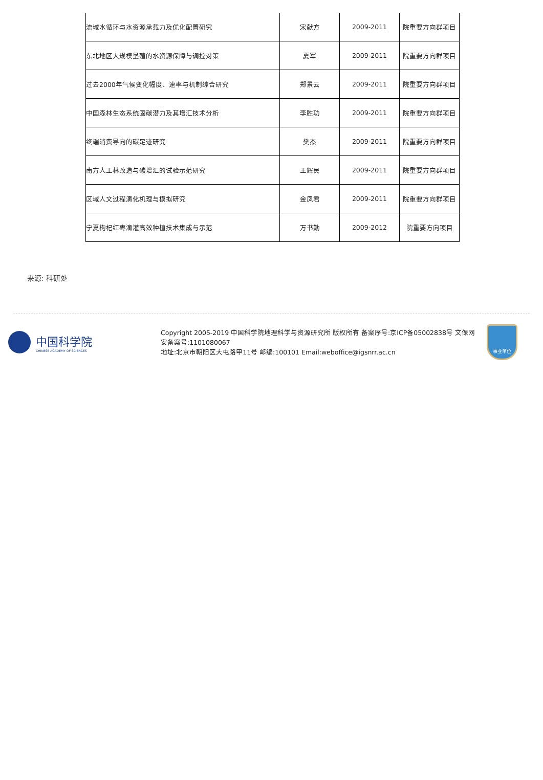| 流域水循环与水资源承载力及优化配置研究 | 宋献方 | 2009-2011 | 院重要方向群项目 |
| 东北地区大规模垦殖的水资源保障与调控对策 | 夏军 | 2009-2011 | 院重要方向群项目 |
| 过去2000年气候变化幅度、速率与机制综合研究 | 郑景云 | 2009-2011 | 院重要方向群项目 |
| 中国森林生态系统固碳潜力及其增汇技术分析 | 李胜功 | 2009-2011 | 院重要方向群项目 |
| 终端消费导向的碳足迹研究 | 樊杰 | 2009-2011 | 院重要方向群项目 |
| 南方人工林改造与碳增汇的试验示范研究 | 王辉民 | 2009-2011 | 院重要方向群项目 |
| 区域人文过程演化机理与模拟研究 | 金凤君 | 2009-2011 | 院重要方向群项目 |
| 宁夏枸杞红枣滴灌高效种植技术集成与示范 | 万书勤 | 2009-2012 | 院重要方向项目 |
来源: 科研处
中国科学院
CHINESE ACADEMY OF SCIENCES
Copyright 2005-2019 中国科学院地理科学与资源研究所 版权所有 备案序号:京ICP备05002838号 文保网安备案号:1101080067
地址:北京市朝阳区大屯路甲11号 邮编:100101 Email:weboffice@igsnrr.ac.cn
事业单位